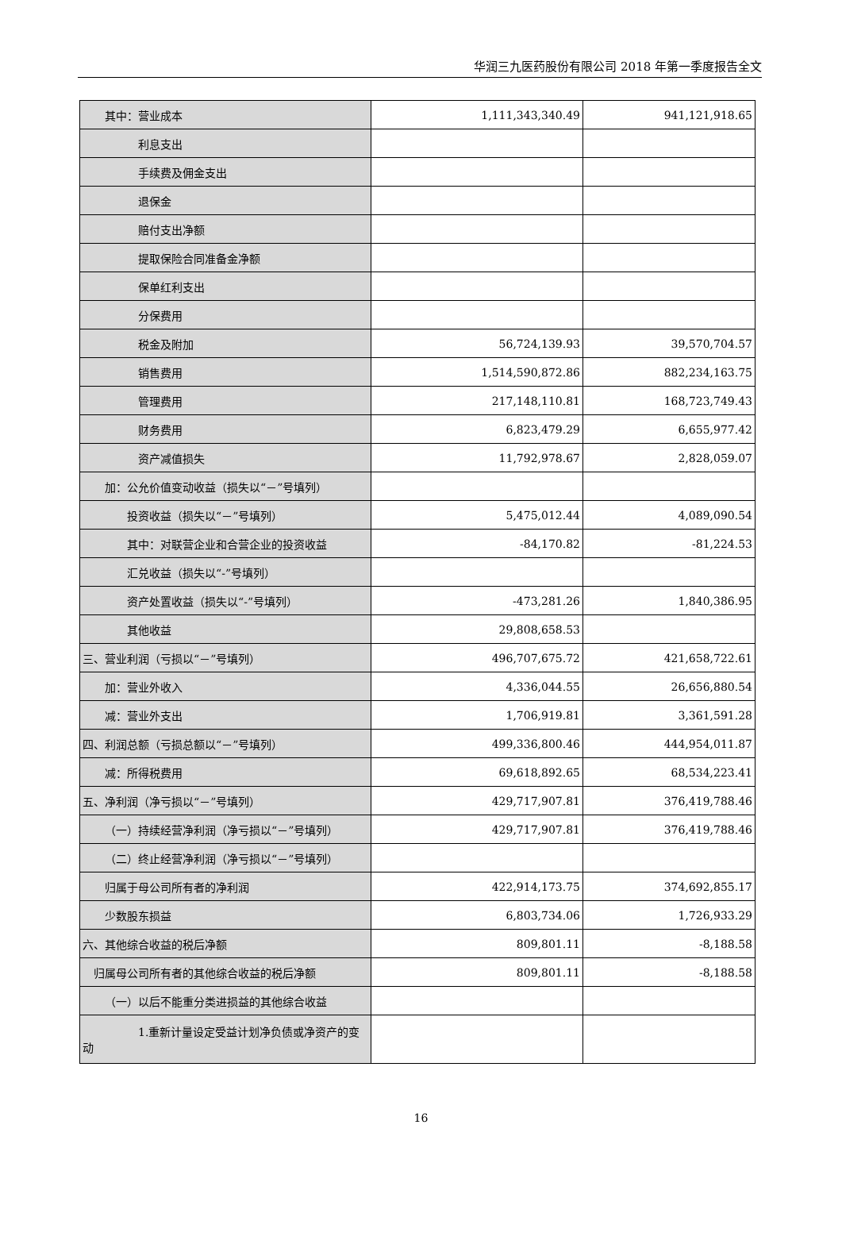华润三九医药股份有限公司 2018 年第一季度报告全文
| 其中：营业成本 | 1,111,343,340.49 | 941,121,918.65 |
| 利息支出 | | |
| 手续费及佣金支出 | | |
| 退保金 | | |
| 赔付支出净额 | | |
| 提取保险合同准备金净额 | | |
| 保单红利支出 | | |
| 分保费用 | | |
| 税金及附加 | 56,724,139.93 | 39,570,704.57 |
| 销售费用 | 1,514,590,872.86 | 882,234,163.75 |
| 管理费用 | 217,148,110.81 | 168,723,749.43 |
| 财务费用 | 6,823,479.29 | 6,655,977.42 |
| 资产减值损失 | 11,792,978.67 | 2,828,059.07 |
| 加：公允价值变动收益（损失以“－”号填列） | | |
| 投资收益（损失以“－”号填列） | 5,475,012.44 | 4,089,090.54 |
| 其中：对联营企业和合营企业的投资收益 | -84,170.82 | -81,224.53 |
| 汇兑收益（损失以“-”号填列） | | |
| 资产处置收益（损失以“-”号填列） | -473,281.26 | 1,840,386.95 |
| 其他收益 | 29,808,658.53 | |
| 三、营业利润（亏损以“－”号填列） | 496,707,675.72 | 421,658,722.61 |
| 加：营业外收入 | 4,336,044.55 | 26,656,880.54 |
| 减：营业外支出 | 1,706,919.81 | 3,361,591.28 |
| 四、利润总额（亏损总额以“－”号填列） | 499,336,800.46 | 444,954,011.87 |
| 减：所得税费用 | 69,618,892.65 | 68,534,223.41 |
| 五、净利润（净亏损以“－”号填列） | 429,717,907.81 | 376,419,788.46 |
| （一）持续经营净利润（净亏损以“－”号填列） | 429,717,907.81 | 376,419,788.46 |
| （二）终止经营净利润（净亏损以“－”号填列） | | |
| 归属于母公司所有者的净利润 | 422,914,173.75 | 374,692,855.17 |
| 少数股东损益 | 6,803,734.06 | 1,726,933.29 |
| 六、其他综合收益的税后净额 | 809,801.11 | -8,188.58 |
| 归属母公司所有者的其他综合收益的税后净额 | 809,801.11 | -8,188.58 |
| （一）以后不能重分类进损益的其他综合收益 | | |
| 1.重新计量设定受益计划净负债或净资产的变动 | | |
16